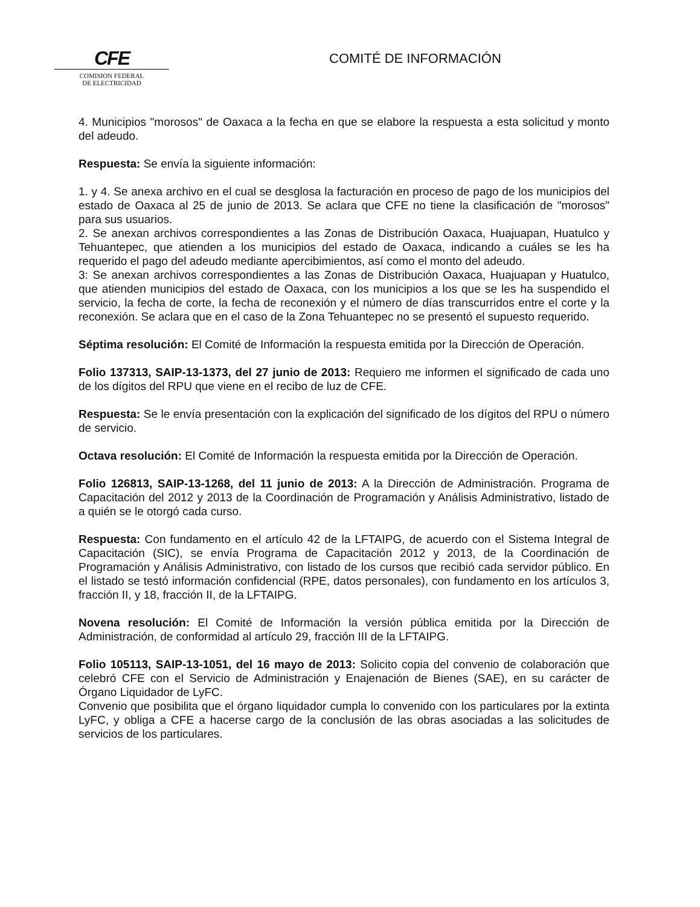CFE
COMISION FEDERAL
DE ELECTRICIDAD
COMITÉ DE INFORMACIÓN
4. Municipios "morosos" de Oaxaca a la fecha en que se elabore la respuesta a esta solicitud y monto del adeudo.
Respuesta: Se envía la siguiente información:
1. y 4. Se anexa archivo en el cual se desglosa la facturación en proceso de pago de los municipios del estado de Oaxaca al 25 de junio de 2013. Se aclara que CFE no tiene la clasificación de "morosos" para sus usuarios.
2. Se anexan archivos correspondientes a las Zonas de Distribución Oaxaca, Huajuapan, Huatulco y Tehuantepec, que atienden a los municipios del estado de Oaxaca, indicando a cuáles se les ha requerido el pago del adeudo mediante apercibimientos, así como el monto del adeudo.
3: Se anexan archivos correspondientes a las Zonas de Distribución Oaxaca, Huajuapan y Huatulco, que atienden municipios del estado de Oaxaca, con los municipios a los que se les ha suspendido el servicio, la fecha de corte, la fecha de reconexión y el número de días transcurridos entre el corte y la reconexión. Se aclara que en el caso de la Zona Tehuantepec no se presentó el supuesto requerido.
Séptima resolución: El Comité de Información la respuesta emitida por la Dirección de Operación.
Folio 137313, SAIP-13-1373, del 27 junio de 2013: Requiero me informen el significado de cada uno de los dígitos del RPU que viene en el recibo de luz de CFE.
Respuesta: Se le envía presentación con la explicación del significado de los dígitos del RPU o número de servicio.
Octava resolución: El Comité de Información la respuesta emitida por la Dirección de Operación.
Folio 126813, SAIP-13-1268, del 11 junio de 2013: A la Dirección de Administración. Programa de Capacitación del 2012 y 2013 de la Coordinación de Programación y Análisis Administrativo, listado de a quién se le otorgó cada curso.
Respuesta: Con fundamento en el artículo 42 de la LFTAIPG, de acuerdo con el Sistema Integral de Capacitación (SIC), se envía Programa de Capacitación 2012 y 2013, de la Coordinación de Programación y Análisis Administrativo, con listado de los cursos que recibió cada servidor público. En el listado se testó información confidencial (RPE, datos personales), con fundamento en los artículos 3, fracción II, y 18, fracción II, de la LFTAIPG.
Novena resolución: El Comité de Información la versión pública emitida por la Dirección de Administración, de conformidad al artículo 29, fracción III de la LFTAIPG.
Folio 105113, SAIP-13-1051, del 16 mayo de 2013: Solicito copia del convenio de colaboración que celebró CFE con el Servicio de Administración y Enajenación de Bienes (SAE), en su carácter de Órgano Liquidador de LyFC.
Convenio que posibilita que el órgano liquidador cumpla lo convenido con los particulares por la extinta LyFC, y obliga a CFE a hacerse cargo de la conclusión de las obras asociadas a las solicitudes de servicios de los particulares.